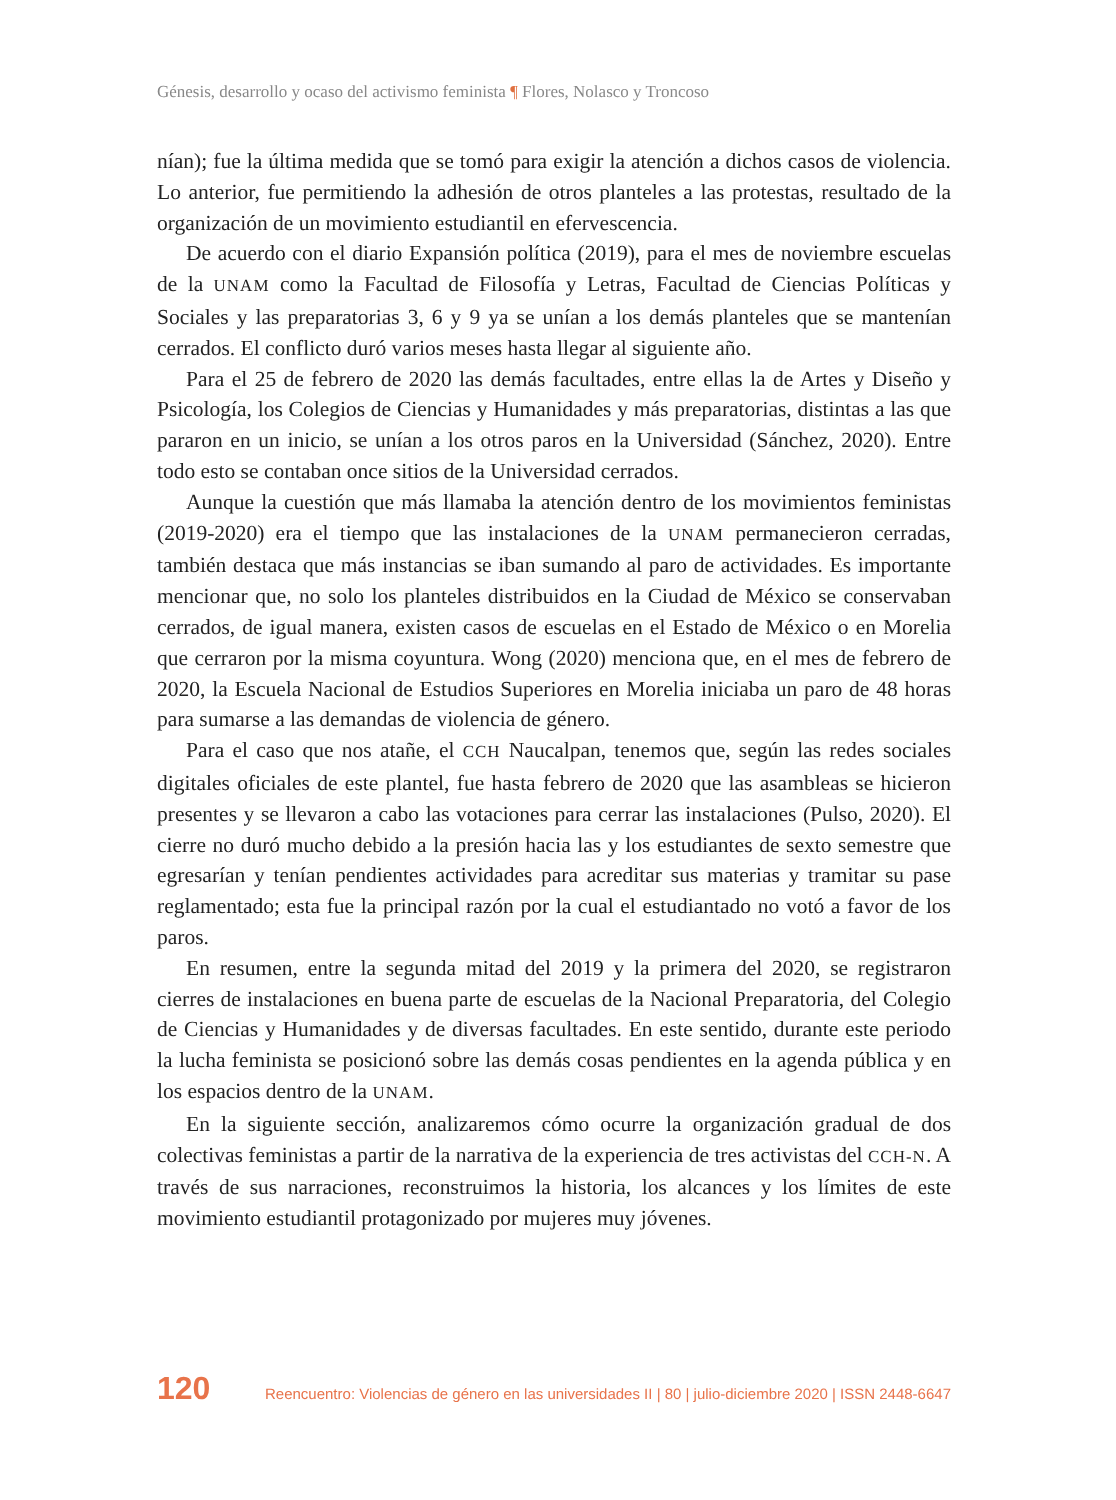Génesis, desarrollo y ocaso del activismo feminista ¶ Flores, Nolasco y Troncoso
nían); fue la última medida que se tomó para exigir la atención a dichos casos de violencia. Lo anterior, fue permitiendo la adhesión de otros planteles a las protestas, resultado de la organización de un movimiento estudiantil en efervescencia.
De acuerdo con el diario Expansión política (2019), para el mes de noviembre escuelas de la UNAM como la Facultad de Filosofía y Letras, Facultad de Ciencias Políticas y Sociales y las preparatorias 3, 6 y 9 ya se unían a los demás planteles que se mantenían cerrados. El conflicto duró varios meses hasta llegar al siguiente año.
Para el 25 de febrero de 2020 las demás facultades, entre ellas la de Artes y Diseño y Psicología, los Colegios de Ciencias y Humanidades y más preparatorias, distintas a las que pararon en un inicio, se unían a los otros paros en la Universidad (Sánchez, 2020). Entre todo esto se contaban once sitios de la Universidad cerrados.
Aunque la cuestión que más llamaba la atención dentro de los movimientos feministas (2019-2020) era el tiempo que las instalaciones de la UNAM permanecieron cerradas, también destaca que más instancias se iban sumando al paro de actividades. Es importante mencionar que, no solo los planteles distribuidos en la Ciudad de México se conservaban cerrados, de igual manera, existen casos de escuelas en el Estado de México o en Morelia que cerraron por la misma coyuntura. Wong (2020) menciona que, en el mes de febrero de 2020, la Escuela Nacional de Estudios Superiores en Morelia iniciaba un paro de 48 horas para sumarse a las demandas de violencia de género.
Para el caso que nos atañe, el CCH Naucalpan, tenemos que, según las redes sociales digitales oficiales de este plantel, fue hasta febrero de 2020 que las asambleas se hicieron presentes y se llevaron a cabo las votaciones para cerrar las instalaciones (Pulso, 2020). El cierre no duró mucho debido a la presión hacia las y los estudiantes de sexto semestre que egresarían y tenían pendientes actividades para acreditar sus materias y tramitar su pase reglamentado; esta fue la principal razón por la cual el estudiantado no votó a favor de los paros.
En resumen, entre la segunda mitad del 2019 y la primera del 2020, se registraron cierres de instalaciones en buena parte de escuelas de la Nacional Preparatoria, del Colegio de Ciencias y Humanidades y de diversas facultades. En este sentido, durante este periodo la lucha feminista se posicionó sobre las demás cosas pendientes en la agenda pública y en los espacios dentro de la UNAM.
En la siguiente sección, analizaremos cómo ocurre la organización gradual de dos colectivas feministas a partir de la narrativa de la experiencia de tres activistas del CCH-N. A través de sus narraciones, reconstruimos la historia, los alcances y los límites de este movimiento estudiantil protagonizado por mujeres muy jóvenes.
120 Reencuentro: Violencias de género en las universidades II | 80 | julio-diciembre 2020 | ISSN 2448-6647